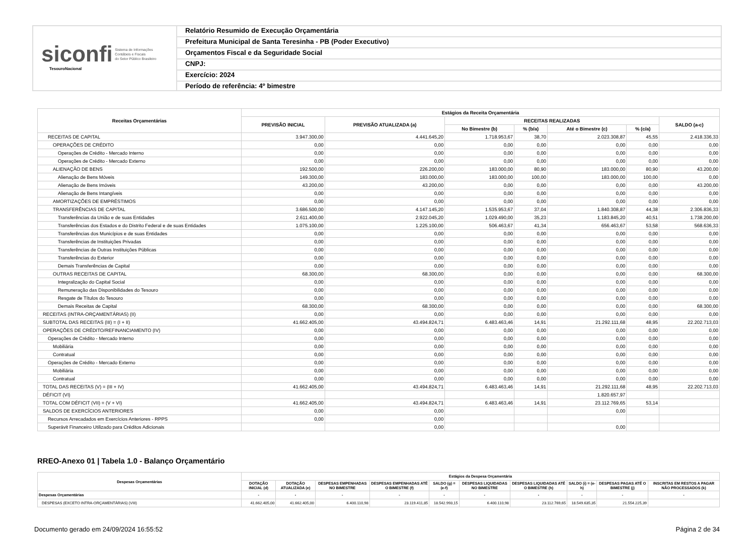siconfi Sistema de Informações
Contábeis e Fiscais
do Setor Público Brasileiro
TesouroNacional
Relatório Resumido de Execução Orçamentária
Prefeitura Municipal de Santa Teresinha - PB (Poder Executivo)
Orçamentos Fiscal e da Seguridade Social
CNPJ:
Exercício: 2024
Período de referência: 4º bimestre
| Receitas Orçamentárias | Estágios da Receita Orçamentária | | | | | | |
| --- | --- | --- | --- | --- | --- | --- | --- |
| | PREVISÃO INICIAL | PREVISÃO ATUALIZADA (a) | RECEITAS REALIZADAS | | | | SALDO (a-c) |
| | | | No Bimestre (b) | % (b/a) | Até o Bimestre (c) | % (c/a) | |
| RECEITAS DE CAPITAL | 3.947.300,00 | 4.441.645,20 | 1.718.953,67 | 38,70 | 2.023.308,87 | 45,55 | 2.418.336,33 |
| OPERAÇÕES DE CRÉDITO | 0,00 | 0,00 | 0,00 | 0,00 | 0,00 | 0,00 | 0,00 |
| Operações de Crédito - Mercado Interno | 0,00 | 0,00 | 0,00 | 0,00 | 0,00 | 0,00 | 0,00 |
| Operações de Crédito - Mercado Externo | 0,00 | 0,00 | 0,00 | 0,00 | 0,00 | 0,00 | 0,00 |
| ALIENAÇÃO DE BENS | 192.500,00 | 226.200,00 | 183.000,00 | 80,90 | 183.000,00 | 80,90 | 43.200,00 |
| Alienação de Bens Móveis | 149.300,00 | 183.000,00 | 183.000,00 | 100,00 | 183.000,00 | 100,00 | 0,00 |
| Alienação de Bens Imóveis | 43.200,00 | 43.200,00 | 0,00 | 0,00 | 0,00 | 0,00 | 43.200,00 |
| Alienação de Bens Intangíveis | 0,00 | 0,00 | 0,00 | 0,00 | 0,00 | 0,00 | 0,00 |
| AMORTIZAÇÕES DE EMPRÉSTIMOS | 0,00 | 0,00 | 0,00 | 0,00 | 0,00 | 0,00 | 0,00 |
| TRANSFERÊNCIAS DE CAPITAL | 3.686.500,00 | 4.147.145,20 | 1.535.953,67 | 37,04 | 1.840.308,87 | 44,38 | 2.306.836,33 |
| Transferências da União e de suas Entidades | 2.611.400,00 | 2.922.045,20 | 1.029.490,00 | 35,23 | 1.183.845,20 | 40,51 | 1.738.200,00 |
| Transferências dos Estados e do Distrito Federal e de suas Entidades | 1.075.100,00 | 1.225.100,00 | 506.463,67 | 41,34 | 656.463,67 | 53,58 | 568.636,33 |
| Transferências dos Municípios e de suas Entidades | 0,00 | 0,00 | 0,00 | 0,00 | 0,00 | 0,00 | 0,00 |
| Transferências de Instituições Privadas | 0,00 | 0,00 | 0,00 | 0,00 | 0,00 | 0,00 | 0,00 |
| Transferências de Outras Instituições Públicas | 0,00 | 0,00 | 0,00 | 0,00 | 0,00 | 0,00 | 0,00 |
| Transferências do Exterior | 0,00 | 0,00 | 0,00 | 0,00 | 0,00 | 0,00 | 0,00 |
| Demais Transferências de Capital | 0,00 | 0,00 | 0,00 | 0,00 | 0,00 | 0,00 | 0,00 |
| OUTRAS RECEITAS DE CAPITAL | 68.300,00 | 68.300,00 | 0,00 | 0,00 | 0,00 | 0,00 | 68.300,00 |
| Integralização do Capital Social | 0,00 | 0,00 | 0,00 | 0,00 | 0,00 | 0,00 | 0,00 |
| Remuneração das Disponibilidades do Tesouro | 0,00 | 0,00 | 0,00 | 0,00 | 0,00 | 0,00 | 0,00 |
| Resgate de Títulos do Tesouro | 0,00 | 0,00 | 0,00 | 0,00 | 0,00 | 0,00 | 0,00 |
| Demais Receitas de Capital | 68.300,00 | 68.300,00 | 0,00 | 0,00 | 0,00 | 0,00 | 68.300,00 |
| RECEITAS (INTRA-ORÇAMENTÁRIAS) (II) | 0,00 | 0,00 | 0,00 | 0,00 | 0,00 | 0,00 | 0,00 |
| SUBTOTAL DAS RECEITAS (III) = (I + II) | 41.662.405,00 | 43.494.824,71 | 6.483.463,46 | 14,91 | 21.292.111,68 | 48,95 | 22.202.713,03 |
| OPERAÇÕES DE CRÉDITO/REFINANCIAMENTO (IV) | 0,00 | 0,00 | 0,00 | 0,00 | 0,00 | 0,00 | 0,00 |
| Operações de Crédito - Mercado Interno | 0,00 | 0,00 | 0,00 | 0,00 | 0,00 | 0,00 | 0,00 |
| Mobiliária | 0,00 | 0,00 | 0,00 | 0,00 | 0,00 | 0,00 | 0,00 |
| Contratual | 0,00 | 0,00 | 0,00 | 0,00 | 0,00 | 0,00 | 0,00 |
| Operações de Crédito - Mercado Externo | 0,00 | 0,00 | 0,00 | 0,00 | 0,00 | 0,00 | 0,00 |
| Mobiliária | 0,00 | 0,00 | 0,00 | 0,00 | 0,00 | 0,00 | 0,00 |
| Contratual | 0,00 | 0,00 | 0,00 | 0,00 | 0,00 | 0,00 | 0,00 |
| TOTAL DAS RECEITAS (V) = (III + IV) | 41.662.405,00 | 43.494.824,71 | 6.483.463,46 | 14,91 | 21.292.111,68 | 48,95 | 22.202.713,03 |
| DÉFICIT (VI) | | | | | 1.820.657,97 | | |
| TOTAL COM DÉFICIT (VII) = (V + VI) | 41.662.405,00 | 43.494.824,71 | 6.483.463,46 | 14,91 | 23.112.769,65 | 53,14 | |
| SALDOS DE EXERCÍCIOS ANTERIORES | 0,00 | 0,00 | | | 0,00 | | |
| Recursos Arrecadados em Exercícios Anteriores - RPPS | 0,00 | 0,00 | | | | | |
| Superávit Financeiro Utilizado para Créditos Adicionais | | 0,00 | | | 0,00 | | |
RREO-Anexo 01 | Tabela 1.0 - Balanço Orçamentário
| Despesas Orçamentárias | Estágios da Despesa Orçamentária | | | | | | | | | |
| --- | --- | --- | --- | --- | --- | --- | --- | --- | --- | --- |
| | DOTAÇÃO INICIAL (d) | DOTAÇÃO ATUALIZADA (e) | DESPESAS EMPENHADAS NO BIMESTRE | DESPESAS EMPENHADAS ATÉ O BIMESTRE (f) | SALDO (g) = (e-f) | DESPESAS LIQUIDADAS NO BIMESTRE | DESPESAS LIQUIDADAS ATÉ O BIMESTRE (h) | SALDO (i) = (e-h) | DESPESAS PAGAS ATÉ O BIMESTRE (j) | INSCRITAS EM RESTOS A PAGAR NÃO PROCESSADOS (k) |
| Despesas Orçamentárias | - | - | - | - | - | - | - | - | - | - |
| DESPESAS (EXCETO INTRA-ORÇAMENTÁRIAS) (VIII) | 41.662.405,00 | 41.662.405,00 | 6.400.110,98 | 23.119.411,85 | 18.542.993,15 | 6.400.110,98 | 23.112.769,65 | 18.549.635,35 | 21.554.225,39 | |
Documento gerado em 24/09/2024 16:55:52 Página 2 de 34